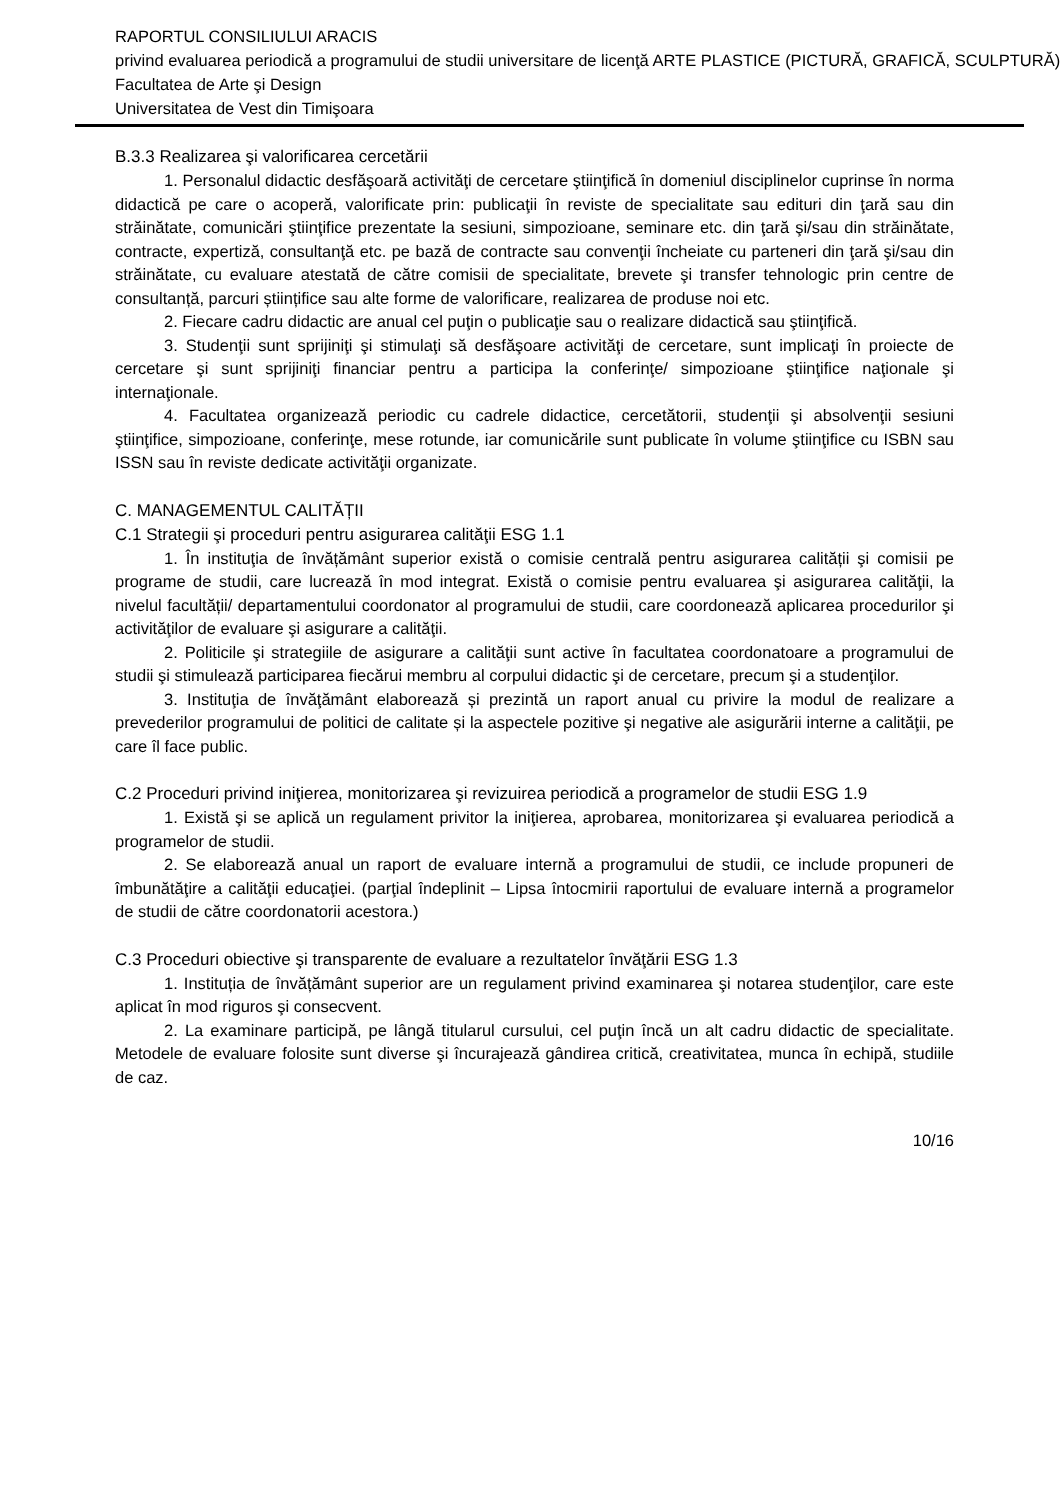RAPORTUL CONSILIULUI ARACIS
privind evaluarea periodică a programului de studii universitare de licenţă ARTE PLASTICE (PICTURĂ, GRAFICĂ, SCULPTURĂ)
Facultatea de Arte şi Design
Universitatea de Vest din Timişoara
B.3.3 Realizarea şi valorificarea cercetării
1. Personalul didactic desfăşoară activităţi de cercetare ştiinţifică în domeniul disciplinelor cuprinse în norma didactică pe care o acoperă, valorificate prin: publicaţii în reviste de specialitate sau edituri din ţară sau din străinătate, comunicări ştiinţifice prezentate la sesiuni, simpozioane, seminare etc. din ţară şi/sau din străinătate, contracte, expertiză, consultanţă etc. pe bază de contracte sau convenţii încheiate cu parteneri din ţară şi/sau din străinătate, cu evaluare atestată de către comisii de specialitate, brevete şi transfer tehnologic prin centre de consultanță, parcuri științifice sau alte forme de valorificare, realizarea de produse noi etc.
2. Fiecare cadru didactic are anual cel puţin o publicaţie sau o realizare didactică sau ştiinţifică.
3. Studenţii sunt sprijiniţi şi stimulaţi să desfăşoare activităţi de cercetare, sunt implicaţi în proiecte de cercetare şi sunt sprijiniţi financiar pentru a participa la conferinţe/ simpozioane ştiinţifice naţionale şi internaţionale.
4. Facultatea organizează periodic cu cadrele didactice, cercetătorii, studenţii şi absolvenţii sesiuni ştiinţifice, simpozioane, conferinţe, mese rotunde, iar comunicările sunt publicate în volume ştiinţifice cu ISBN sau ISSN sau în reviste dedicate activităţii organizate.
C. MANAGEMENTUL CALITĂȚII
C.1 Strategii şi proceduri pentru asigurarea calităţii ESG 1.1
1. În instituţia de învățământ superior există o comisie centrală pentru asigurarea calității şi comisii pe programe de studii, care lucrează în mod integrat. Există o comisie pentru evaluarea şi asigurarea calităţii, la nivelul facultății/ departamentului coordonator al programului de studii, care coordonează aplicarea procedurilor şi activităţilor de evaluare şi asigurare a calităţii.
2. Politicile şi strategiile de asigurare a calităţii sunt active în facultatea coordonatoare a programului de studii şi stimulează participarea fiecărui membru al corpului didactic şi de cercetare, precum şi a studenţilor.
3. Instituţia de învăţământ elaborează și prezintă un raport anual cu privire la modul de realizare a prevederilor programului de politici de calitate și la aspectele pozitive şi negative ale asigurării interne a calităţii, pe care îl face public.
C.2 Proceduri privind iniţierea, monitorizarea şi revizuirea periodică a programelor de studii ESG 1.9
1. Există şi se aplică un regulament privitor la iniţierea, aprobarea, monitorizarea şi evaluarea periodică a programelor de studii.
2. Se elaborează anual un raport de evaluare internă a programului de studii, ce include propuneri de îmbunătăţire a calităţii educaţiei. (parţial îndeplinit – Lipsa întocmirii raportului de evaluare internă a programelor de studii de către coordonatorii acestora.)
C.3 Proceduri obiective şi transparente de evaluare a rezultatelor învăţării ESG 1.3
1. Instituția de învățământ superior are un regulament privind examinarea şi notarea studenţilor, care este aplicat în mod riguros şi consecvent.
2. La examinare participă, pe lângă titularul cursului, cel puţin încă un alt cadru didactic de specialitate. Metodele de evaluare folosite sunt diverse şi încurajează gândirea critică, creativitatea, munca în echipă, studiile de caz.
10/16